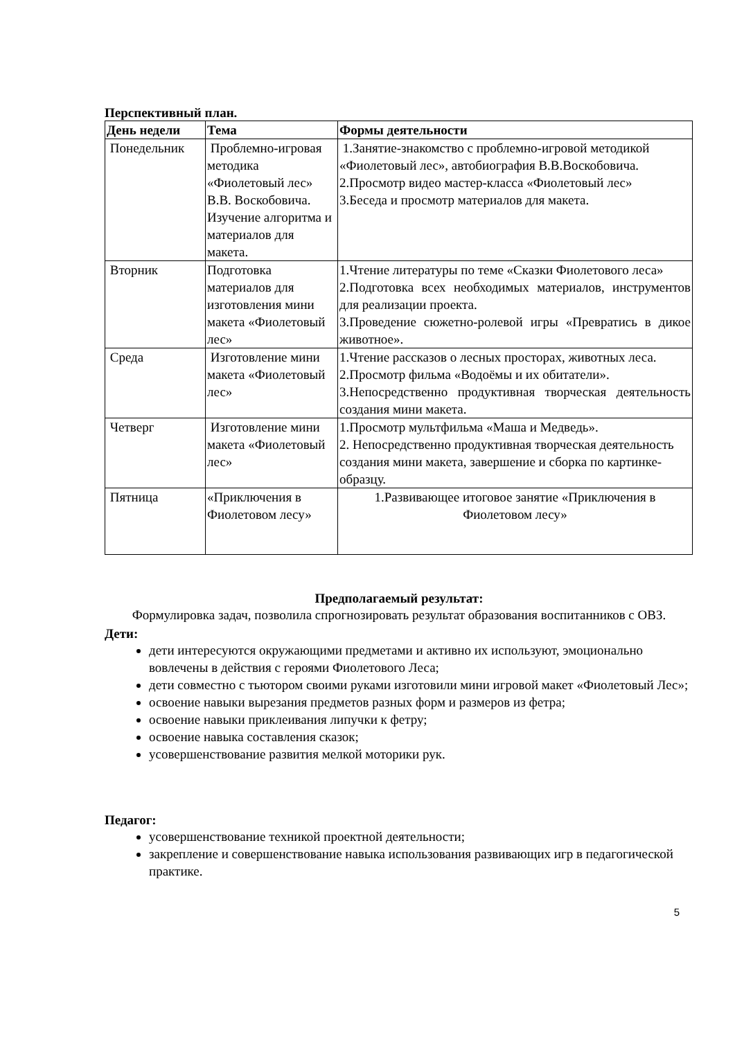Перспективный план.
| День недели | Тема | Формы деятельности |
| --- | --- | --- |
| Понедельник | Проблемно-игровая методика «Фиолетовый лес» В.В. Воскобовича. Изучение алгоритма и материалов для макета. | 1.Занятие-знакомство с проблемно-игровой методикой «Фиолетовый лес», автобиография В.В.Воскобовича. 2.Просмотр видео мастер-класса «Фиолетовый лес» 3.Беседа и просмотр материалов для макета. |
| Вторник | Подготовка материалов для изготовления мини макета «Фиолетовый лес» | 1.Чтение литературы по теме «Сказки Фиолетового леса» 2.Подготовка всех необходимых материалов, инструментов для реализации проекта. 3.Проведение сюжетно-ролевой игры «Превратись в дикое животное». |
| Среда | Изготовление мини макета «Фиолетовый лес» | 1.Чтение рассказов о лесных просторах, животных леса. 2.Просмотр фильма «Водоёмы и их обитатели». 3.Непосредственно продуктивная творческая деятельность создания мини макета. |
| Четверг | Изготовление мини макета «Фиолетовый лес» | 1.Просмотр мультфильма «Маша и Медведь». 2. Непосредственно продуктивная творческая деятельность создания мини макета, завершение и сборка по картинке-образцу. |
| Пятница | «Приключения в Фиолетовом лесу» | 1.Развивающее итоговое занятие «Приключения в Фиолетовом лесу» |
Предполагаемый результат:
Формулировка задач, позволила спрогнозировать результат образования воспитанников с ОВЗ.
Дети:
дети интересуются окружающими предметами и активно их используют, эмоционально вовлечены в действия с героями Фиолетового Леса;
дети совместно с тьютором своими руками изготовили мини игровой макет «Фиолетовый Лес»;
освоение навыки вырезания предметов разных форм и размеров из фетра;
освоение навыки приклеивания липучки к фетру;
освоение навыка составления сказок;
усовершенствование развития мелкой моторики рук.
Педагог:
усовершенствование техникой проектной деятельности;
закрепление и совершенствование навыка использования развивающих игр в педагогической практике.
5